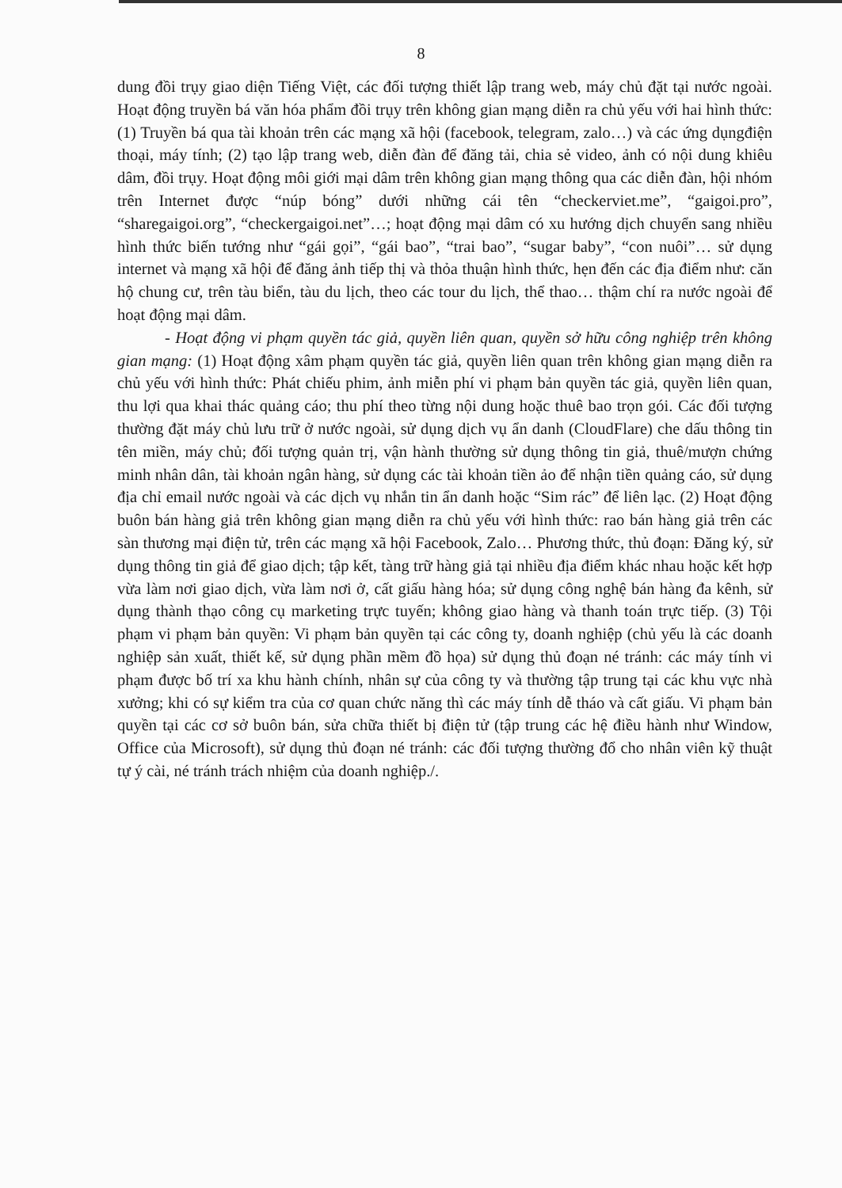8
dung đồi trụy giao diện Tiếng Việt, các đối tượng thiết lập trang web, máy chủ đặt tại nước ngoài. Hoạt động truyền bá văn hóa phẩm đồi trụy trên không gian mạng diễn ra chủ yếu với hai hình thức: (1) Truyền bá qua tài khoản trên các mạng xã hội (facebook, telegram, zalo…) và các ứng dụngđiện thoại, máy tính; (2) tạo lập trang web, diễn đàn để đăng tải, chia sẻ video, ảnh có nội dung khiêu dâm, đồi trụy. Hoạt động môi giới mại dâm trên không gian mạng thông qua các diễn đàn, hội nhóm trên Internet được “núp bóng” dưới những cái tên “checkerviet.me”, “gaigoi.pro”, “sharegaigoi.org”, “checkergaigoi.net”…; hoạt động mại dâm có xu hướng dịch chuyển sang nhiều hình thức biến tướng như “gái gọi”, “gái bao”, “trai bao”, “sugar baby”, “con nuôi”… sử dụng internet và mạng xã hội để đăng ảnh tiếp thị và thỏa thuận hình thức, hẹn đến các địa điểm như: căn hộ chung cư, trên tàu biển, tàu du lịch, theo các tour du lịch, thể thao… thậm chí ra nước ngoài để hoạt động mại dâm.
- Hoạt động vi phạm quyền tác giả, quyền liên quan, quyền sở hữu công nghiệp trên không gian mạng: (1) Hoạt động xâm phạm quyền tác giả, quyền liên quan trên không gian mạng diễn ra chủ yếu với hình thức: Phát chiếu phim, ảnh miễn phí vi phạm bản quyền tác giả, quyền liên quan, thu lợi qua khai thác quảng cáo; thu phí theo từng nội dung hoặc thuê bao trọn gói. Các đối tượng thường đặt máy chủ lưu trữ ở nước ngoài, sử dụng dịch vụ ẩn danh (CloudFlare) che dấu thông tin tên miền, máy chủ; đối tượng quản trị, vận hành thường sử dụng thông tin giả, thuê/mượn chứng minh nhân dân, tài khoản ngân hàng, sử dụng các tài khoản tiền ảo để nhận tiền quảng cáo, sử dụng địa chỉ email nước ngoài và các dịch vụ nhắn tin ẩn danh hoặc “Sim rác” để liên lạc. (2) Hoạt động buôn bán hàng giả trên không gian mạng diễn ra chủ yếu với hình thức: rao bán hàng giả trên các sàn thương mại điện tử, trên các mạng xã hội Facebook, Zalo… Phương thức, thủ đoạn: Đăng ký, sử dụng thông tin giả để giao dịch; tập kết, tàng trữ hàng giả tại nhiều địa điểm khác nhau hoặc kết hợp vừa làm nơi giao dịch, vừa làm nơi ở, cất giấu hàng hóa; sử dụng công nghệ bán hàng đa kênh, sử dụng thành thạo công cụ marketing trực tuyến; không giao hàng và thanh toán trực tiếp. (3) Tội phạm vi phạm bản quyền: Vi phạm bản quyền tại các công ty, doanh nghiệp (chủ yếu là các doanh nghiệp sản xuất, thiết kế, sử dụng phần mềm đồ họa) sử dụng thủ đoạn né tránh: các máy tính vi phạm được bố trí xa khu hành chính, nhân sự của công ty và thường tập trung tại các khu vực nhà xưởng; khi có sự kiểm tra của cơ quan chức năng thì các máy tính dễ tháo và cất giấu. Vi phạm bản quyền tại các cơ sở buôn bán, sửa chữa thiết bị điện tử (tập trung các hệ điều hành như Window, Office của Microsoft), sử dụng thủ đoạn né tránh: các đối tượng thường đổ cho nhân viên kỹ thuật tự ý cài, né tránh trách nhiệm của doanh nghiệp./.